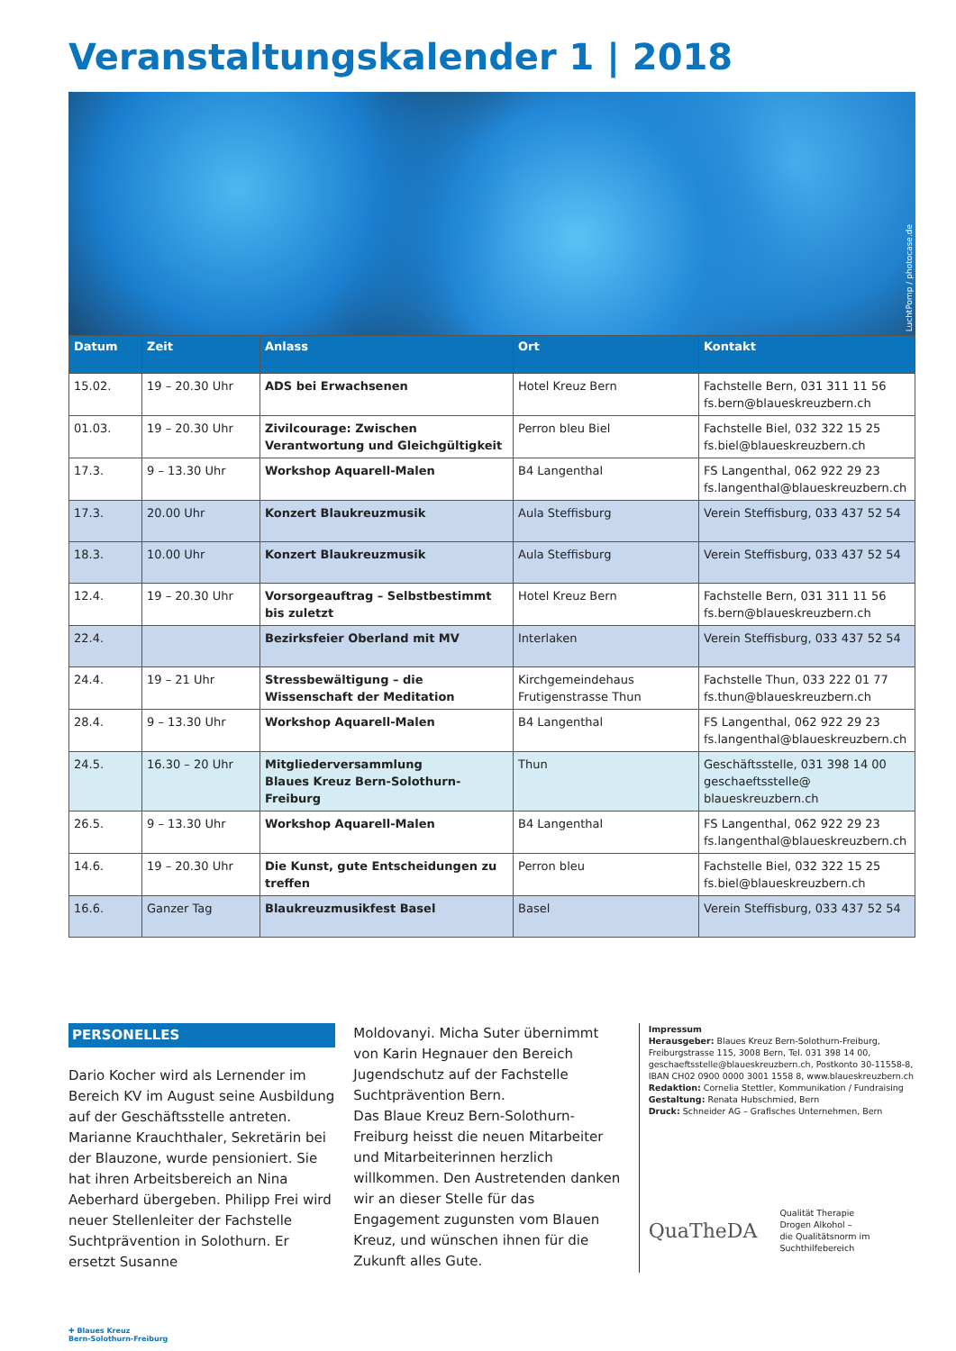Veranstaltungskalender 1 | 2018
LuchtPomp / photocase.de
| Datum | Zeit | Anlass | Ort | Kontakt |
| --- | --- | --- | --- | --- |
| 15.02. | 19 – 20.30 Uhr | ADS bei Erwachsenen | Hotel Kreuz Bern | Fachstelle Bern, 031 311 11 56 fs.bern@blaueskreuzbern.ch |
| 01.03. | 19 – 20.30 Uhr | Zivilcourage: Zwischen Verantwortung und Gleichgültigkeit | Perron bleu Biel | Fachstelle Biel, 032 322 15 25 fs.biel@blaueskreuzbern.ch |
| 17.3. | 9 – 13.30 Uhr | Workshop Aquarell-Malen | B4 Langenthal | FS Langenthal, 062 922 29 23 fs.langenthal@blaueskreuzbern.ch |
| 17.3. | 20.00 Uhr | Konzert Blaukreuzmusik | Aula Steffisburg | Verein Steffisburg, 033 437 52 54 |
| 18.3. | 10.00 Uhr | Konzert Blaukreuzmusik | Aula Steffisburg | Verein Steffisburg, 033 437 52 54 |
| 12.4. | 19 – 20.30 Uhr | Vorsorgeauftrag – Selbstbestimmt bis zuletzt | Hotel Kreuz Bern | Fachstelle Bern, 031 311 11 56 fs.bern@blaueskreuzbern.ch |
| 22.4. | | Bezirksfeier Oberland mit MV | Interlaken | Verein Steffisburg, 033 437 52 54 |
| 24.4. | 19 – 21 Uhr | Stressbewältigung – die Wissenschaft der Meditation | Kirchgemeindehaus Frutigenstrasse Thun | Fachstelle Thun, 033 222 01 77 fs.thun@blaueskreuzbern.ch |
| 28.4. | 9 – 13.30 Uhr | Workshop Aquarell-Malen | B4 Langenthal | FS Langenthal, 062 922 29 23 fs.langenthal@blaueskreuzbern.ch |
| 24.5. | 16.30 – 20 Uhr | Mitgliederversammlung Blaues Kreuz Bern-Solothurn-Freiburg | Thun | Geschäftsstelle, 031 398 14 00 geschaeftsstelle@ blaueskreuzbern.ch |
| 26.5. | 9 – 13.30 Uhr | Workshop Aquarell-Malen | B4 Langenthal | FS Langenthal, 062 922 29 23 fs.langenthal@blaueskreuzbern.ch |
| 14.6. | 19 – 20.30 Uhr | Die Kunst, gute Entscheidungen zu treffen | Perron bleu | Fachstelle Biel, 032 322 15 25 fs.biel@blaueskreuzbern.ch |
| 16.6. | Ganzer Tag | Blaukreuzmusikfest Basel | Basel | Verein Steffisburg, 033 437 52 54 |
PERSONELLES
Dario Kocher wird als Lernender im Bereich KV im August seine Ausbildung auf der Geschäftsstelle antreten. Marianne Krauchthaler, Sekretärin bei der Blauzone, wurde pensioniert. Sie hat ihren Arbeitsbereich an Nina Aeberhard übergeben. Philipp Frei wird neuer Stellenleiter der Fachstelle Suchtprävention in Solothurn. Er ersetzt Susanne
Moldovanyi. Micha Suter übernimmt von Karin Hegnauer den Bereich Jugendschutz auf der Fachstelle Suchtprävention Bern.
Das Blaue Kreuz Bern-Solothurn-Freiburg heisst die neuen Mitarbeiter und Mitarbeiterinnen herzlich willkommen. Den Austretenden danken wir an dieser Stelle für das Engagement zugunsten vom Blauen Kreuz, und wünschen ihnen für die Zukunft alles Gute.
Impressum
Herausgeber: Blaues Kreuz Bern-Solothurn-Freiburg, Freiburgstrasse 115, 3008 Bern, Tel. 031 398 14 00, geschaeftsstelle@blaueskreuzbern.ch, Postkonto 30-11558-8, IBAN CH02 0900 0000 3001 1558 8, www.blaueskreuzbern.ch
Redaktion: Cornelia Stettler, Kommunikation / Fundraising
Gestaltung: Renata Hubschmied, Bern
Druck: Schneider AG – Grafisches Unternehmen, Bern
QuaTheDA Qualität Therapie
Drogen Alkohol –
die Qualitätsnorm im
Suchthilfebereich
✚ Blaues Kreuz
Bern-Solothurn-Freiburg